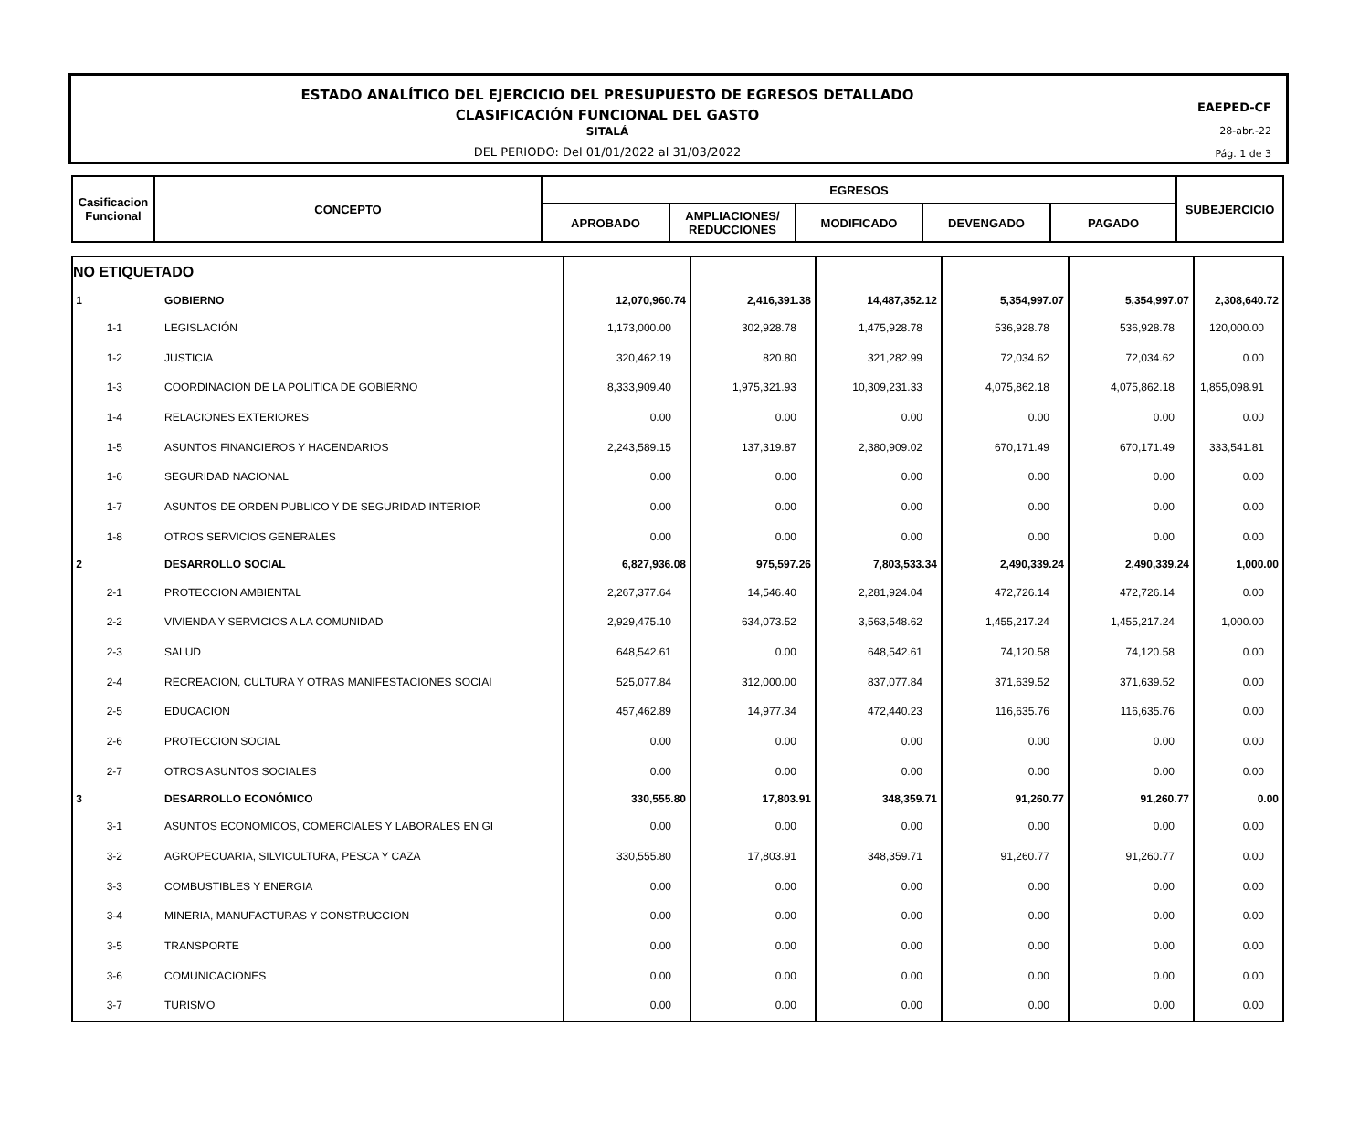ESTADO ANALÍTICO DEL EJERCICIO DEL PRESUPUESTO DE EGRESOS DETALLADO
CLASIFICACIÓN FUNCIONAL DEL GASTO
SITALÁ
DEL PERIODO: Del 01/01/2022 al 31/03/2022
EAEPED-CF
28-abr.-22
Pág. 1 de 3
| Casificacion Funcional | CONCEPTO | EGRESOS | | | | | SUBEJERCICIO |
| | | APROBADO | AMPLIACIONES/ REDUCCIONES | MODIFICADO | DEVENGADO | PAGADO | |
| NO ETIQUETADO | | | | | | | |
| 1 | GOBIERNO | 12,070,960.74 | 2,416,391.38 | 14,487,352.12 | 5,354,997.07 | 5,354,997.07 | 2,308,640.72 |
| 1-1 | LEGISLACIÓN | 1,173,000.00 | 302,928.78 | 1,475,928.78 | 536,928.78 | 536,928.78 | 120,000.00 |
| 1-2 | JUSTICIA | 320,462.19 | 820.80 | 321,282.99 | 72,034.62 | 72,034.62 | 0.00 |
| 1-3 | COORDINACION DE LA POLITICA DE GOBIERNO | 8,333,909.40 | 1,975,321.93 | 10,309,231.33 | 4,075,862.18 | 4,075,862.18 | 1,855,098.91 |
| 1-4 | RELACIONES EXTERIORES | 0.00 | 0.00 | 0.00 | 0.00 | 0.00 | 0.00 |
| 1-5 | ASUNTOS FINANCIEROS Y HACENDARIOS | 2,243,589.15 | 137,319.87 | 2,380,909.02 | 670,171.49 | 670,171.49 | 333,541.81 |
| 1-6 | SEGURIDAD NACIONAL | 0.00 | 0.00 | 0.00 | 0.00 | 0.00 | 0.00 |
| 1-7 | ASUNTOS DE ORDEN PUBLICO Y DE SEGURIDAD INTERIOR | 0.00 | 0.00 | 0.00 | 0.00 | 0.00 | 0.00 |
| 1-8 | OTROS SERVICIOS GENERALES | 0.00 | 0.00 | 0.00 | 0.00 | 0.00 | 0.00 |
| 2 | DESARROLLO SOCIAL | 6,827,936.08 | 975,597.26 | 7,803,533.34 | 2,490,339.24 | 2,490,339.24 | 1,000.00 |
| 2-1 | PROTECCION AMBIENTAL | 2,267,377.64 | 14,546.40 | 2,281,924.04 | 472,726.14 | 472,726.14 | 0.00 |
| 2-2 | VIVIENDA Y SERVICIOS A LA COMUNIDAD | 2,929,475.10 | 634,073.52 | 3,563,548.62 | 1,455,217.24 | 1,455,217.24 | 1,000.00 |
| 2-3 | SALUD | 648,542.61 | 0.00 | 648,542.61 | 74,120.58 | 74,120.58 | 0.00 |
| 2-4 | RECREACION, CULTURA Y OTRAS MANIFESTACIONES SOCIAI | 525,077.84 | 312,000.00 | 837,077.84 | 371,639.52 | 371,639.52 | 0.00 |
| 2-5 | EDUCACION | 457,462.89 | 14,977.34 | 472,440.23 | 116,635.76 | 116,635.76 | 0.00 |
| 2-6 | PROTECCION SOCIAL | 0.00 | 0.00 | 0.00 | 0.00 | 0.00 | 0.00 |
| 2-7 | OTROS ASUNTOS SOCIALES | 0.00 | 0.00 | 0.00 | 0.00 | 0.00 | 0.00 |
| 3 | DESARROLLO ECONÓMICO | 330,555.80 | 17,803.91 | 348,359.71 | 91,260.77 | 91,260.77 | 0.00 |
| 3-1 | ASUNTOS ECONOMICOS, COMERCIALES Y LABORALES EN GI | 0.00 | 0.00 | 0.00 | 0.00 | 0.00 | 0.00 |
| 3-2 | AGROPECUARIA, SILVICULTURA, PESCA Y CAZA | 330,555.80 | 17,803.91 | 348,359.71 | 91,260.77 | 91,260.77 | 0.00 |
| 3-3 | COMBUSTIBLES Y ENERGIA | 0.00 | 0.00 | 0.00 | 0.00 | 0.00 | 0.00 |
| 3-4 | MINERIA, MANUFACTURAS Y CONSTRUCCION | 0.00 | 0.00 | 0.00 | 0.00 | 0.00 | 0.00 |
| 3-5 | TRANSPORTE | 0.00 | 0.00 | 0.00 | 0.00 | 0.00 | 0.00 |
| 3-6 | COMUNICACIONES | 0.00 | 0.00 | 0.00 | 0.00 | 0.00 | 0.00 |
| 3-7 | TURISMO | 0.00 | 0.00 | 0.00 | 0.00 | 0.00 | 0.00 |